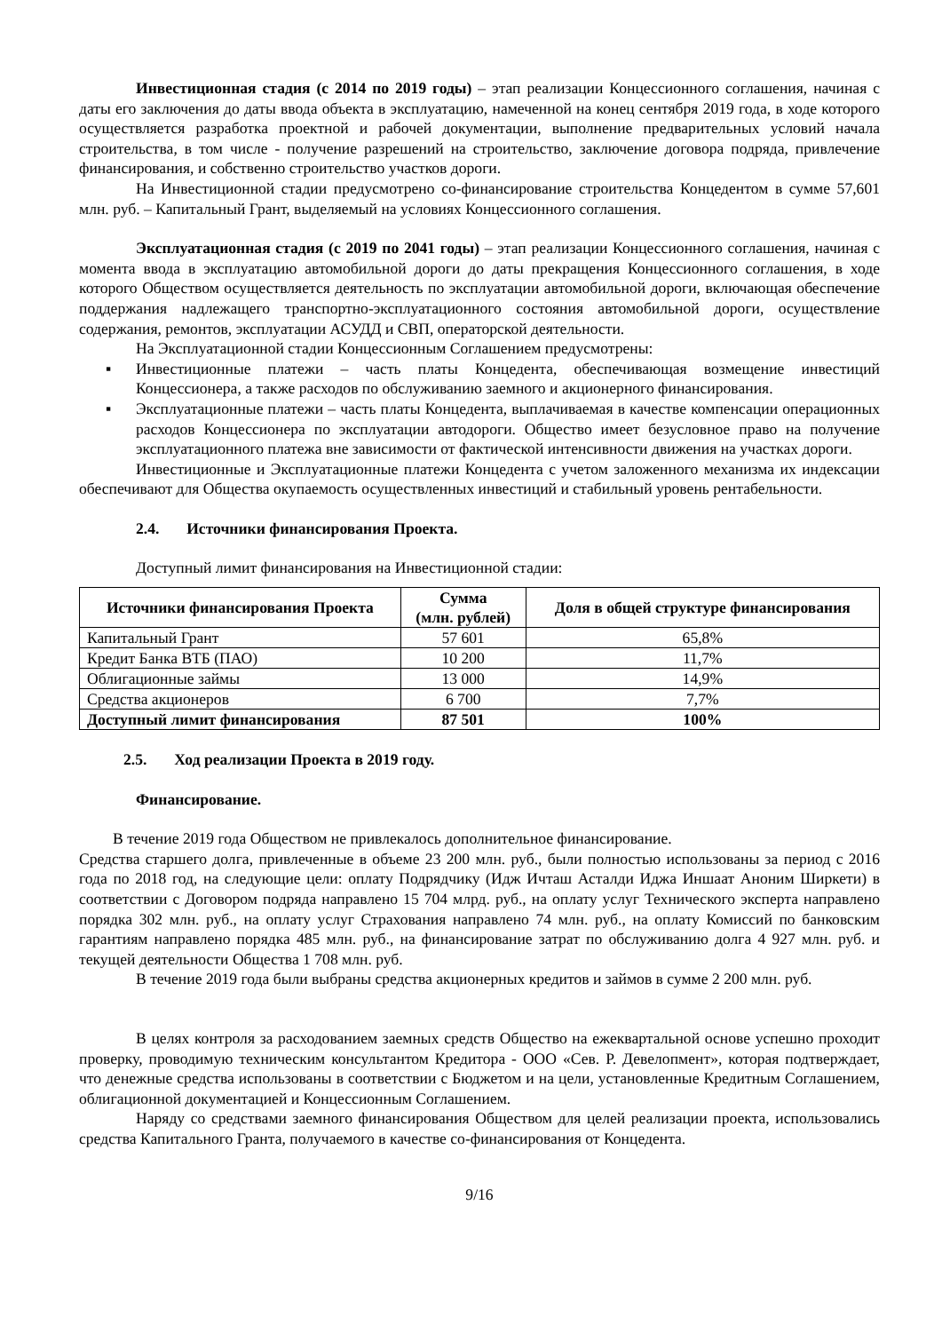Инвестиционная стадия (с 2014 по 2019 годы) – этап реализации Концессионного соглашения, начиная с даты его заключения до даты ввода объекта в эксплуатацию, намеченной на конец сентября 2019 года, в ходе которого осуществляется разработка проектной и рабочей документации, выполнение предварительных условий начала строительства, в том числе - получение разрешений на строительство, заключение договора подряда, привлечение финансирования, и собственно строительство участков дороги.
На Инвестиционной стадии предусмотрено со-финансирование строительства Концедентом в сумме 57,601 млн. руб. – Капитальный Грант, выделяемый на условиях Концессионного соглашения.
Эксплуатационная стадия (с 2019 по 2041 годы) – этап реализации Концессионного соглашения, начиная с момента ввода в эксплуатацию автомобильной дороги до даты прекращения Концессионного соглашения, в ходе которого Обществом осуществляется деятельность по эксплуатации автомобильной дороги, включающая обеспечение поддержания надлежащего транспортно-эксплуатационного состояния автомобильной дороги, осуществление содержания, ремонтов, эксплуатации АСУДД и СВП, операторской деятельности.
На Эксплуатационной стадии Концессионным Соглашением предусмотрены:
▪ Инвестиционные платежи – часть платы Концедента, обеспечивающая возмещение инвестиций Концессионера, а также расходов по обслуживанию заемного и акционерного финансирования.
▪ Эксплуатационные платежи – часть платы Концедента, выплачиваемая в качестве компенсации операционных расходов Концессионера по эксплуатации автодороги. Общество имеет безусловное право на получение эксплуатационного платежа вне зависимости от фактической интенсивности движения на участках дороги.
Инвестиционные и Эксплуатационные платежи Концедента с учетом заложенного механизма их индексации обеспечивают для Общества окупаемость осуществленных инвестиций и стабильный уровень рентабельности.
2.4. Источники финансирования Проекта.
Доступный лимит финансирования на Инвестиционной стадии:
| Источники финансирования Проекта | Сумма (млн. рублей) | Доля в общей структуре финансирования |
| --- | --- | --- |
| Капитальный Грант | 57 601 | 65,8% |
| Кредит Банка ВТБ (ПАО) | 10 200 | 11,7% |
| Облигационные займы | 13 000 | 14,9% |
| Средства акционеров | 6 700 | 7,7% |
| Доступный лимит финансирования | 87 501 | 100% |
2.5. Ход реализации Проекта в 2019 году.
Финансирование.
В течение 2019 года Обществом не привлекалось дополнительное финансирование.
Средства старшего долга, привлеченные в объеме 23 200 млн. руб., были полностью использованы за период с 2016 года по 2018 год, на следующие цели: оплату Подрядчику (Идж Ичташ Асталди Иджа Иншаат Аноним Ширкети) в соответствии с Договором подряда направлено 15 704 млрд. руб., на оплату услуг Технического эксперта направлено порядка 302 млн. руб., на оплату услуг Страхования направлено 74 млн. руб., на оплату Комиссий по банковским гарантиям направлено порядка 485 млн. руб., на финансирование затрат по обслуживанию долга 4 927 млн. руб. и текущей деятельности Общества 1 708 млн. руб.
В течение 2019 года были выбраны средства акционерных кредитов и займов в сумме 2 200 млн. руб.
В целях контроля за расходованием заемных средств Общество на ежеквартальной основе успешно проходит проверку, проводимую техническим консультантом Кредитора - ООО «Сев. Р. Девелопмент», которая подтверждает, что денежные средства использованы в соответствии с Бюджетом и на цели, установленные Кредитным Соглашением, облигационной документацией и Концессионным Соглашением.
Наряду со средствами заемного финансирования Обществом для целей реализации проекта, использовались средства Капитального Гранта, получаемого в качестве со-финансирования от Концедента.
9/16